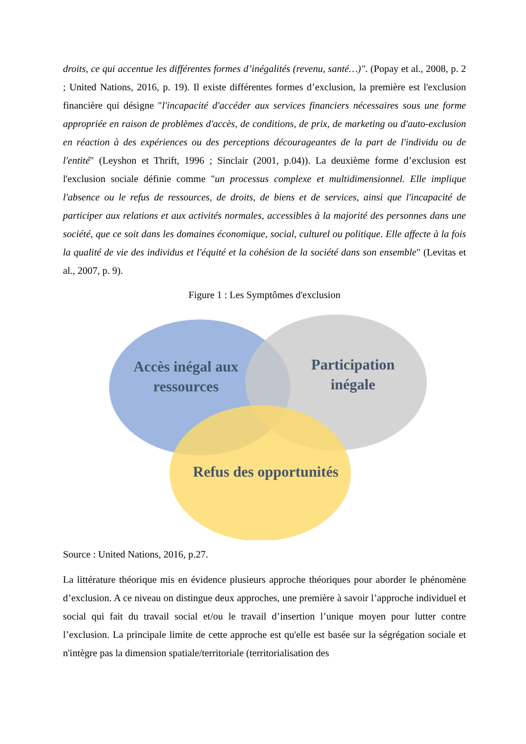droits, ce qui accentue les différentes formes d’inégalités (revenu, santé…)". (Popay et al., 2008, p. 2 ; United Nations, 2016, p. 19). Il existe différentes formes d’exclusion, la première est l'exclusion financière qui désigne "l'incapacité d'accéder aux services financiers nécessaires sous une forme appropriée en raison de problèmes d'accès, de conditions, de prix, de marketing ou d'auto-exclusion en réaction à des expériences ou des perceptions décourageantes de la part de l'individu ou de l'entité" (Leyshon et Thrift, 1996 ; Sinclair (2001, p.04)). La deuxième forme d’exclusion est l'exclusion sociale définie comme "un processus complexe et multidimensionnel. Elle implique l'absence ou le refus de ressources, de droits, de biens et de services, ainsi que l'incapacité de participer aux relations et aux activités normales, accessibles à la majorité des personnes dans une société, que ce soit dans les domaines économique, social, culturel ou politique. Elle affecte à la fois la qualité de vie des individus et l'équité et la cohésion de la société dans son ensemble" (Levitas et al., 2007, p. 9).
Figure 1 : Les Symptômes d'exclusion
Accès inégal aux
ressources
Participation
inégale
Refus des opportunités
Source : United Nations, 2016, p.27.
La littérature théorique mis en évidence plusieurs approche théoriques pour aborder le phénomène d’exclusion. A ce niveau on distingue deux approches, une première à savoir l’approche individuel et social qui fait du travail social et/ou le travail d’insertion l’unique moyen pour lutter contre l’exclusion. La principale limite de cette approche est qu'elle est basée sur la ségrégation sociale et n'intègre pas la dimension spatiale/territoriale (territorialisation des